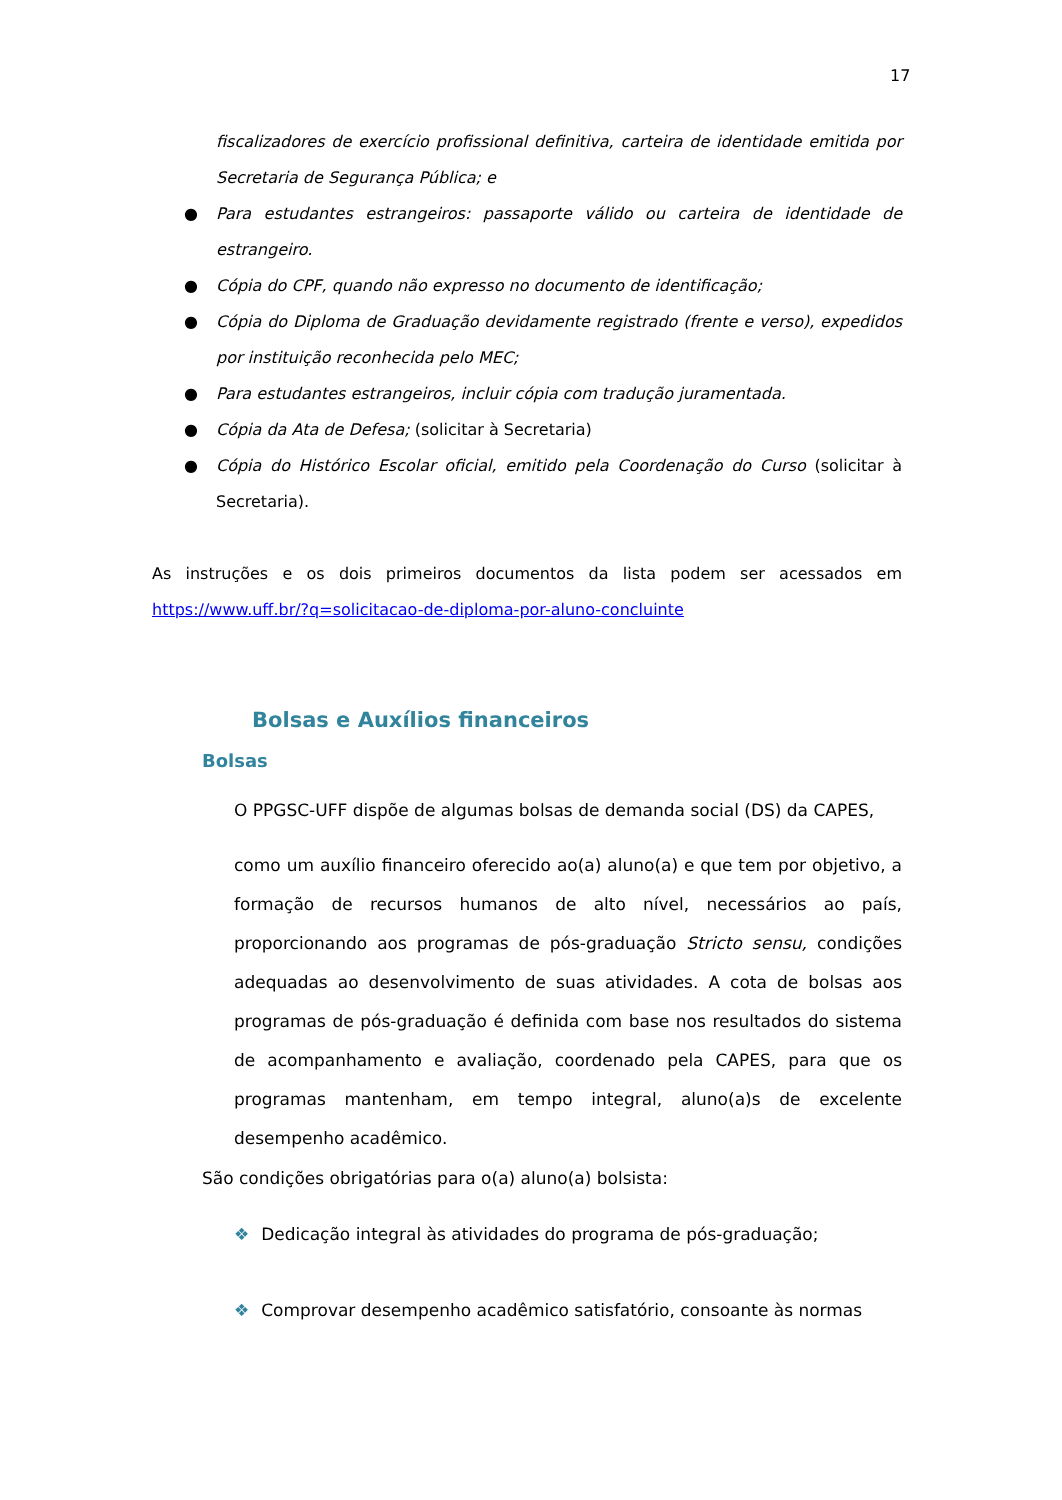17
fiscalizadores de exercício profissional definitiva, carteira de identidade emitida por Secretaria de Segurança Pública; e
● Para estudantes estrangeiros: passaporte válido ou carteira de identidade de estrangeiro.
● Cópia do CPF, quando não expresso no documento de identificação;
● Cópia do Diploma de Graduação devidamente registrado (frente e verso), expedidos por instituição reconhecida pelo MEC;
● Para estudantes estrangeiros, incluir cópia com tradução juramentada.
● Cópia da Ata de Defesa; (solicitar à Secretaria)
● Cópia do Histórico Escolar oficial, emitido pela Coordenação do Curso (solicitar à Secretaria).
As instruções e os dois primeiros documentos da lista podem ser acessados em https://www.uff.br/?q=solicitacao-de-diploma-por-aluno-concluinte
Bolsas e Auxílios financeiros
Bolsas
O PPGSC-UFF dispõe de algumas bolsas de demanda social (DS) da CAPES,
como um auxílio financeiro oferecido ao(a) aluno(a) e que tem por objetivo, a formação de recursos humanos de alto nível, necessários ao país, proporcionando aos programas de pós-graduação Stricto sensu, condições adequadas ao desenvolvimento de suas atividades. A cota de bolsas aos programas de pós-graduação é definida com base nos resultados do sistema de acompanhamento e avaliação, coordenado pela CAPES, para que os programas mantenham, em tempo integral, aluno(a)s de excelente desempenho acadêmico.
São condições obrigatórias para o(a) aluno(a) bolsista:
❖ Dedicação integral às atividades do programa de pós-graduação;
❖ Comprovar desempenho acadêmico satisfatório, consoante às normas